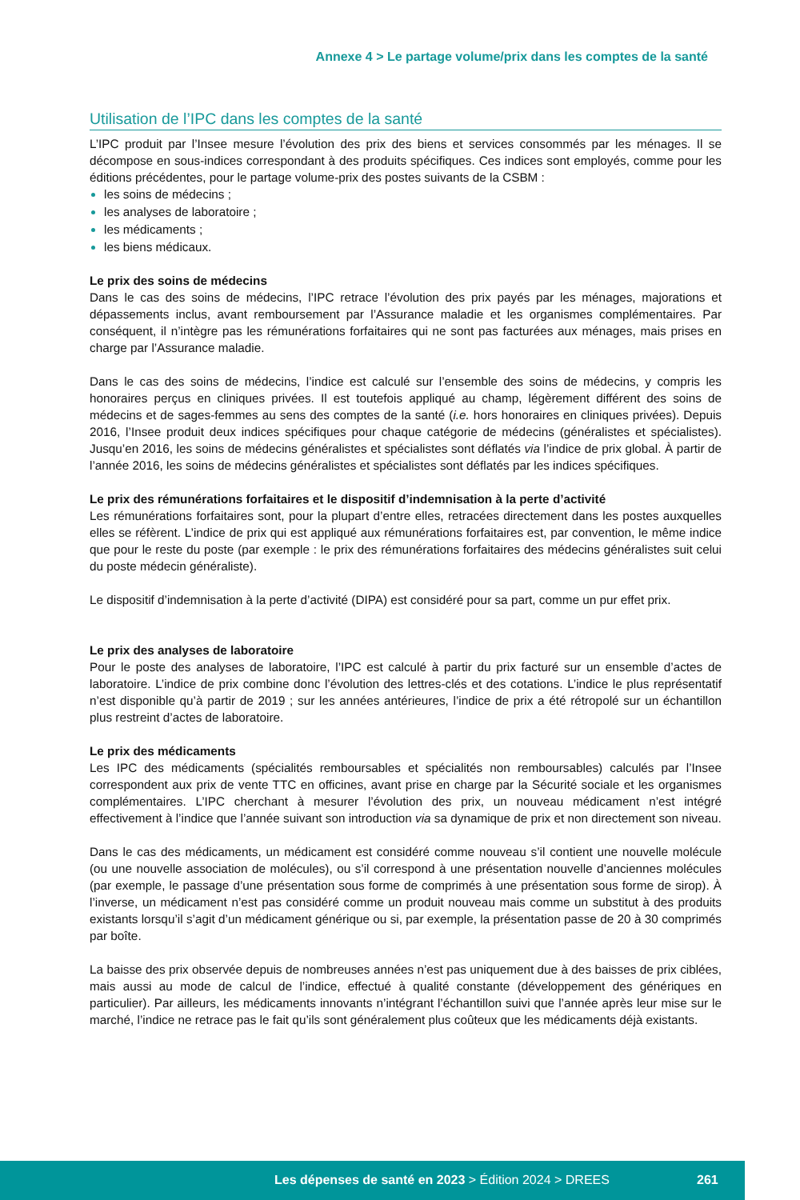Annexe 4 > Le partage volume/prix dans les comptes de la santé
Utilisation de l’IPC dans les comptes de la santé
L’IPC produit par l’Insee mesure l’évolution des prix des biens et services consommés par les ménages. Il se décompose en sous-indices correspondant à des produits spécifiques. Ces indices sont employés, comme pour les éditions précédentes, pour le partage volume-prix des postes suivants de la CSBM :
les soins de médecins ;
les analyses de laboratoire ;
les médicaments ;
les biens médicaux.
Le prix des soins de médecins
Dans le cas des soins de médecins, l’IPC retrace l’évolution des prix payés par les ménages, majorations et dépassements inclus, avant remboursement par l’Assurance maladie et les organismes complémentaires. Par conséquent, il n’intègre pas les rémunérations forfaitaires qui ne sont pas facturées aux ménages, mais prises en charge par l’Assurance maladie.
Dans le cas des soins de médecins, l’indice est calculé sur l’ensemble des soins de médecins, y compris les honoraires perçus en cliniques privées. Il est toutefois appliqué au champ, légèrement différent des soins de médecins et de sages-femmes au sens des comptes de la santé (i.e. hors honoraires en cliniques privées). Depuis 2016, l’Insee produit deux indices spécifiques pour chaque catégorie de médecins (généralistes et spécialistes). Jusqu’en 2016, les soins de médecins généralistes et spécialistes sont déflatés via l’indice de prix global. À partir de l’année 2016, les soins de médecins généralistes et spécialistes sont déflatés par les indices spécifiques.
Le prix des rémunérations forfaitaires et le dispositif d’indemnisation à la perte d’activité
Les rémunérations forfaitaires sont, pour la plupart d’entre elles, retracées directement dans les postes auxquelles elles se réfèrent. L’indice de prix qui est appliqué aux rémunérations forfaitaires est, par convention, le même indice que pour le reste du poste (par exemple : le prix des rémunérations forfaitaires des médecins généralistes suit celui du poste médecin généraliste).
Le dispositif d’indemnisation à la perte d’activité (DIPA) est considéré pour sa part, comme un pur effet prix.
Le prix des analyses de laboratoire
Pour le poste des analyses de laboratoire, l’IPC est calculé à partir du prix facturé sur un ensemble d’actes de laboratoire. L’indice de prix combine donc l’évolution des lettres-clés et des cotations. L’indice le plus représentatif n’est disponible qu’à partir de 2019 ; sur les années antérieures, l’indice de prix a été rétropolé sur un échantillon plus restreint d’actes de laboratoire.
Le prix des médicaments
Les IPC des médicaments (spécialités remboursables et spécialités non remboursables) calculés par l’Insee correspondent aux prix de vente TTC en officines, avant prise en charge par la Sécurité sociale et les organismes complémentaires. L’IPC cherchant à mesurer l’évolution des prix, un nouveau médicament n’est intégré effectivement à l’indice que l’année suivant son introduction via sa dynamique de prix et non directement son niveau.
Dans le cas des médicaments, un médicament est considéré comme nouveau s’il contient une nouvelle molécule (ou une nouvelle association de molécules), ou s’il correspond à une présentation nouvelle d’anciennes molécules (par exemple, le passage d’une présentation sous forme de comprimés à une présentation sous forme de sirop). À l’inverse, un médicament n’est pas considéré comme un produit nouveau mais comme un substitut à des produits existants lorsqu’il s’agit d’un médicament générique ou si, par exemple, la présentation passe de 20 à 30 comprimés par boîte.
La baisse des prix observée depuis de nombreuses années n’est pas uniquement due à des baisses de prix ciblées, mais aussi au mode de calcul de l’indice, effectué à qualité constante (développement des génériques en particulier). Par ailleurs, les médicaments innovants n’intégrant l’échantillon suivi que l’année après leur mise sur le marché, l’indice ne retrace pas le fait qu’ils sont généralement plus coûteux que les médicaments déjà existants.
Les dépenses de santé en 2023 > Édition 2024 > DREES 261